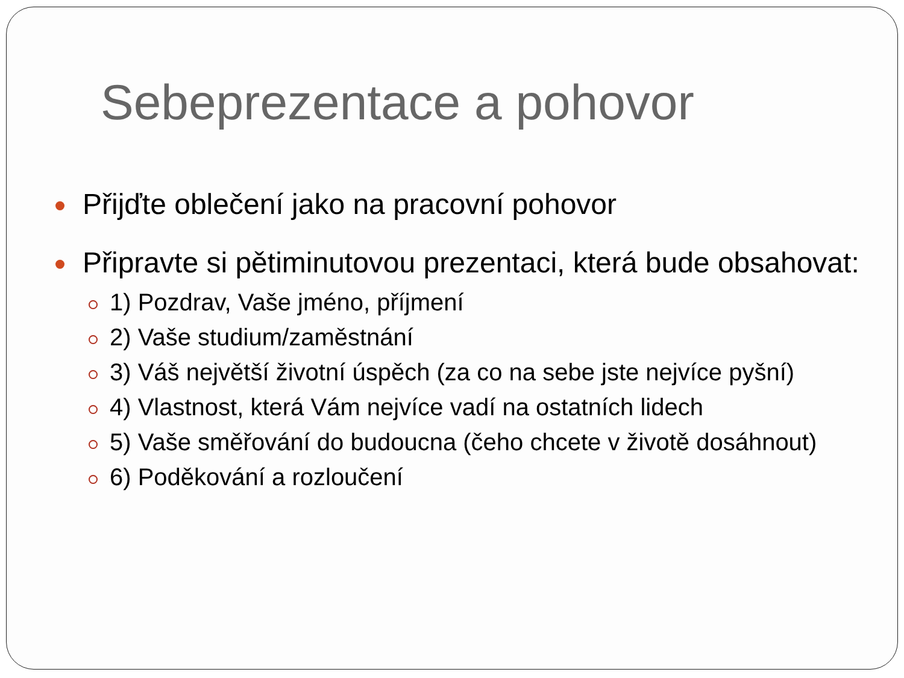Sebeprezentace a pohovor
Přijďte oblečení jako na pracovní pohovor
Připravte si pětiminutovou prezentaci, která bude obsahovat:
1) Pozdrav, Vaše jméno, příjmení
2) Vaše studium/zaměstnání
3) Váš největší životní úspěch (za co na sebe jste nejvíce pyšní)
4) Vlastnost, která Vám nejvíce vadí na ostatních lidech
5) Vaše směřování do budoucna (čeho chcete v životě dosáhnout)
6) Poděkování a rozloučení